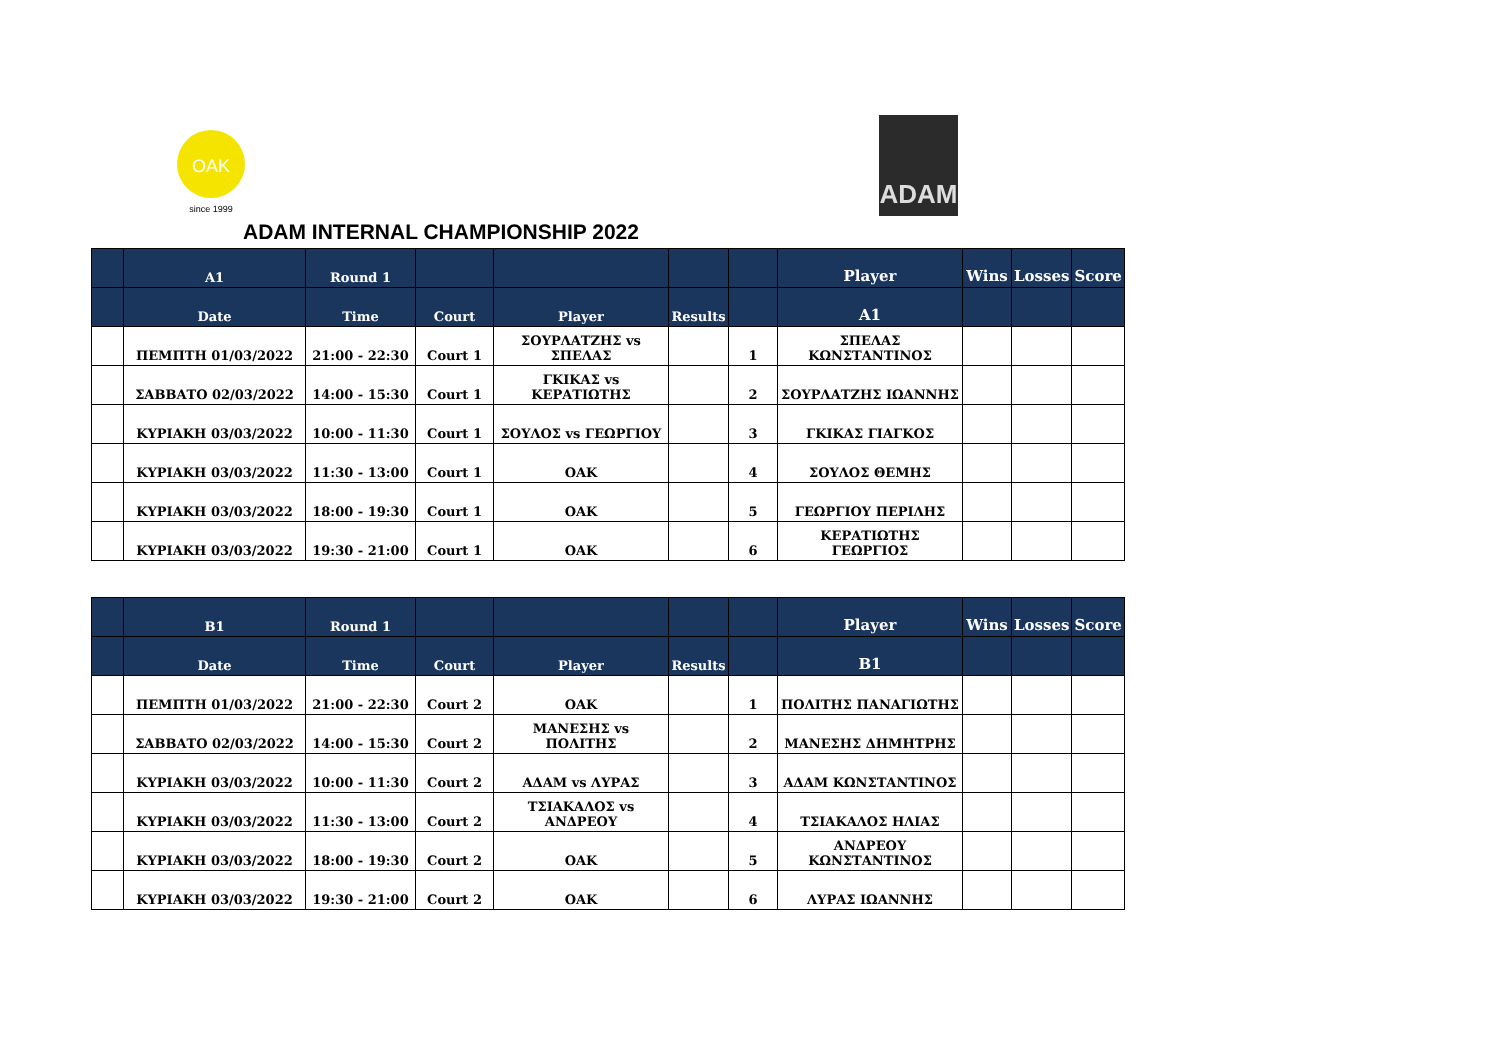OAK
since 1999
ADAM
ADAM INTERNAL CHAMPIONSHIP 2022
| | A1 | Round 1 | | | | | Player | Wins | Losses | Score |
| --- | --- | --- | --- | --- | --- | --- | --- | --- | --- | --- |
| | Date | Time | Court | Player | Results | | A1 | | | |
| | ΠΕΜΠΤΗ 01/03/2022 | 21:00 - 22:30 | Court 1 | ΣΟΥΡΛΑΤΖΗΣ vs ΣΠΕΛΑΣ | | 1 | ΣΠΕΛΑΣ ΚΩΝΣΤΑΝΤΙΝΟΣ | | | |
| | ΣΑΒΒΑΤΟ 02/03/2022 | 14:00 - 15:30 | Court 1 | ΓΚΙΚΑΣ vs ΚΕΡΑΤΙΩΤΗΣ | | 2 | ΣΟΥΡΛΑΤΖΗΣ ΙΩΑΝΝΗΣ | | | |
| | ΚΥΡΙΑΚΗ 03/03/2022 | 10:00 - 11:30 | Court 1 | ΣΟΥΛΟΣ vs ΓΕΩΡΓΙΟΥ | | 3 | ΓΚΙΚΑΣ ΓΙΑΓΚΟΣ | | | |
| | ΚΥΡΙΑΚΗ 03/03/2022 | 11:30 - 13:00 | Court 1 | ΟΑΚ | | 4 | ΣΟΥΛΟΣ ΘΕΜΗΣ | | | |
| | ΚΥΡΙΑΚΗ 03/03/2022 | 18:00 - 19:30 | Court 1 | ΟΑΚ | | 5 | ΓΕΩΡΓΙΟΥ ΠΕΡΙΛΗΣ | | | |
| | ΚΥΡΙΑΚΗ 03/03/2022 | 19:30 - 21:00 | Court 1 | ΟΑΚ | | 6 | ΚΕΡΑΤΙΩΤΗΣ ΓΕΩΡΓΙΟΣ | | | |
| | B1 | Round 1 | | | | | Player | Wins | Losses | Score |
| --- | --- | --- | --- | --- | --- | --- | --- | --- | --- | --- |
| | Date | Time | Court | Player | Results | | B1 | | | |
| | ΠΕΜΠΤΗ 01/03/2022 | 21:00 - 22:30 | Court 2 | ΟΑΚ | | 1 | ΠΟΛΙΤΗΣ ΠΑΝΑΓΙΩΤΗΣ | | | |
| | ΣΑΒΒΑΤΟ 02/03/2022 | 14:00 - 15:30 | Court 2 | ΜΑΝΕΣΗΣ vs ΠΟΛΙΤΗΣ | | 2 | ΜΑΝΕΣΗΣ ΔΗΜΗΤΡΗΣ | | | |
| | ΚΥΡΙΑΚΗ 03/03/2022 | 10:00 - 11:30 | Court 2 | ΑΔΑΜ vs ΛΥΡΑΣ | | 3 | ΑΔΑΜ ΚΩΝΣΤΑΝΤΙΝΟΣ | | | |
| | ΚΥΡΙΑΚΗ 03/03/2022 | 11:30 - 13:00 | Court 2 | ΤΣΙΑΚΑΛΟΣ vs ΑΝΔΡΕΟΥ | | 4 | ΤΣΙΑΚΑΛΟΣ ΗΛΙΑΣ | | | |
| | ΚΥΡΙΑΚΗ 03/03/2022 | 18:00 - 19:30 | Court 2 | ΟΑΚ | | 5 | ΑΝΔΡΕΟΥ ΚΩΝΣΤΑΝΤΙΝΟΣ | | | |
| | ΚΥΡΙΑΚΗ 03/03/2022 | 19:30 - 21:00 | Court 2 | ΟΑΚ | | 6 | ΛΥΡΑΣ ΙΩΑΝΝΗΣ | | | |